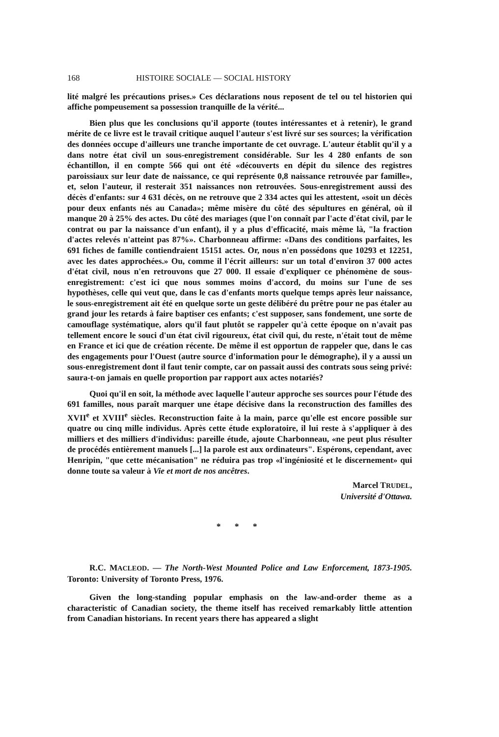168 HISTOIRE SOCIALE — SOCIAL HISTORY
lité malgré les précautions prises.» Ces déclarations nous reposent de tel ou tel historien qui affiche pompeusement sa possession tranquille de la vérité...
Bien plus que les conclusions qu'il apporte (toutes intéressantes et à retenir), le grand mérite de ce livre est le travail critique auquel l'auteur s'est livré sur ses sources; la vérification des données occupe d'ailleurs une tranche importante de cet ouvrage. L'auteur établit qu'il y a dans notre état civil un sous-enregistrement considérable. Sur les 4 280 enfants de son échantillon, il en compte 566 qui ont été «découverts en dépit du silence des registres paroissiaux sur leur date de naissance, ce qui représente 0,8 naissance retrouvée par famille», et, selon l'auteur, il resterait 351 naissances non retrouvées. Sous-enregistrement aussi des décès d'enfants: sur 4 631 décès, on ne retrouve que 2 334 actes qui les attestent, «soit un décès pour deux enfants nés au Canada»; même misère du côté des sépultures en général, où il manque 20 à 25% des actes. Du côté des mariages (que l'on connaît par l'acte d'état civil, par le contrat ou par la naissance d'un enfant), il y a plus d'efficacité, mais même là, "la fraction d'actes relevés n'atteint pas 87%». Charbonneau affirme: «Dans des conditions parfaites, les 691 fiches de famille contiendraient 15151 actes. Or, nous n'en possédons que 10293 et 12251, avec les dates approchées.» Ou, comme il l'écrit ailleurs: sur un total d'environ 37 000 actes d'état civil, nous n'en retrouvons que 27 000. Il essaie d'expliquer ce phénomène de sous-enregistrement: c'est ici que nous sommes moins d'accord, du moins sur l'une de ses hypothèses, celle qui veut que, dans le cas d'enfants morts quelque temps après leur naissance, le sous-enregistrement ait été en quelque sorte un geste délibéré du prêtre pour ne pas étaler au grand jour les retards à faire baptiser ces enfants; c'est supposer, sans fondement, une sorte de camouflage systématique, alors qu'il faut plutôt se rappeler qu'à cette époque on n'avait pas tellement encore le souci d'un état civil rigoureux, état civil qui, du reste, n'était tout de même en France et ici que de création récente. De même il est opportun de rappeler que, dans le cas des engagements pour l'Ouest (autre source d'information pour le démographe), il y a aussi un sous-enregistrement dont il faut tenir compte, car on passait aussi des contrats sous seing privé: saura-t-on jamais en quelle proportion par rapport aux actes notariés?
Quoi qu'il en soit, la méthode avec laquelle l'auteur approche ses sources pour l'étude des 691 familles, nous paraît marquer une étape décisive dans la reconstruction des familles des XVII<sup>e</sup> et XVIII<sup>e</sup> siècles. Reconstruction faite à la main, parce qu'elle est encore possible sur quatre ou cinq mille individus. Après cette étude exploratoire, il lui reste à s'appliquer à des milliers et des milliers d'individus: pareille étude, ajoute Charbonneau, «ne peut plus résulter de procédés entièrement manuels [...] la parole est aux ordinateurs". Espérons, cependant, avec Henripin, "que cette mécanisation" ne réduira pas trop «l'ingéniosité et le discernement» qui donne toute sa valeur à Vie et mort de nos ancêtres.
Marcel TRUDEL,
Université d'Ottawa.
* * *
R.C. MACLEOD. — The North-West Mounted Police and Law Enforcement, 1873-1905. Toronto: University of Toronto Press, 1976.
Given the long-standing popular emphasis on the law-and-order theme as a characteristic of Canadian society, the theme itself has received remarkably little attention from Canadian historians. In recent years there has appeared a slight